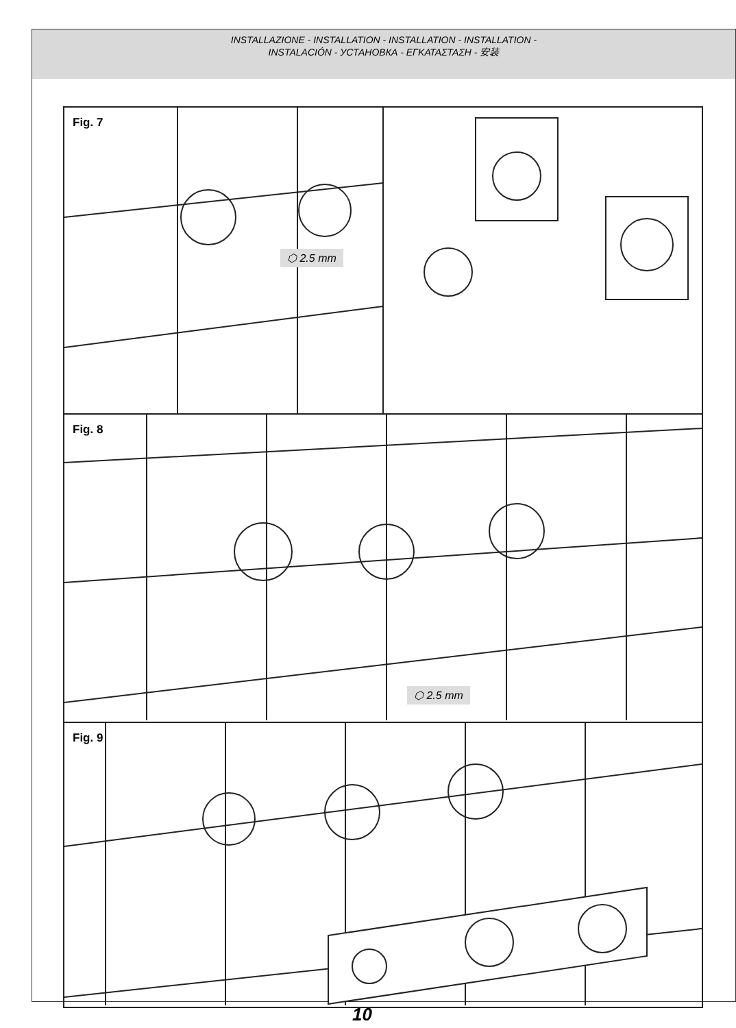INSTALLAZIONE - INSTALLATION - INSTALLATION - INSTALLATION -
INSTALACIÓN - УСТАНОВКА - ΕΓΚΑΤΑΣΤΑΣΗ - 安装
Fig. 7
⬡ 2.5 mm
Fig. 8
⬡ 2.5 mm
Fig. 9
10